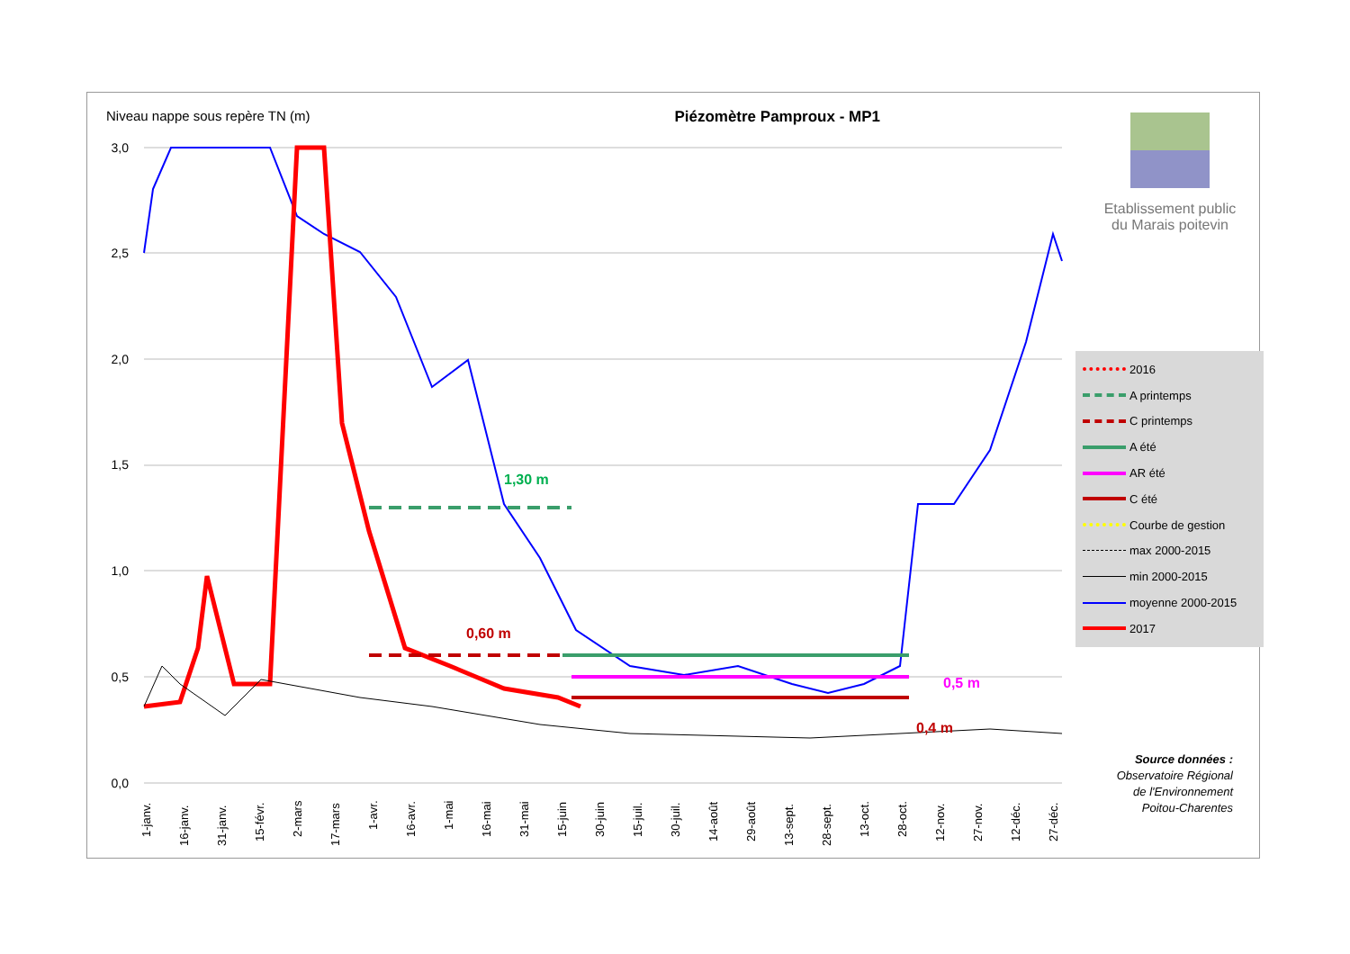Niveau nappe sous repère TN (m) Piézomètre Pamproux - MP1
Etablissement public
du Marais poitevin
3,0
2,5
2,0
1,5
1,0
0,5
0,0
1-janv.
16-janv.
31-janv.
15-févr.
2-mars
17-mars
1-avr.
16-avr.
1-mai
16-mai
31-mai
15-juin
30-juin
15-juil.
30-juil.
14-août
29-août
13-sept.
28-sept.
13-oct.
28-oct.
12-nov.
27-nov.
12-déc.
27-déc.
1,30 m
0,60 m
0,5 m
0,4 m
2016
A printemps
C printemps
A été
AR été
C été
Courbe de gestion
max 2000-2015
min 2000-2015
moyenne 2000-2015
2017
Source données :
Observatoire Régional de l'Environnement Poitou-Charentes